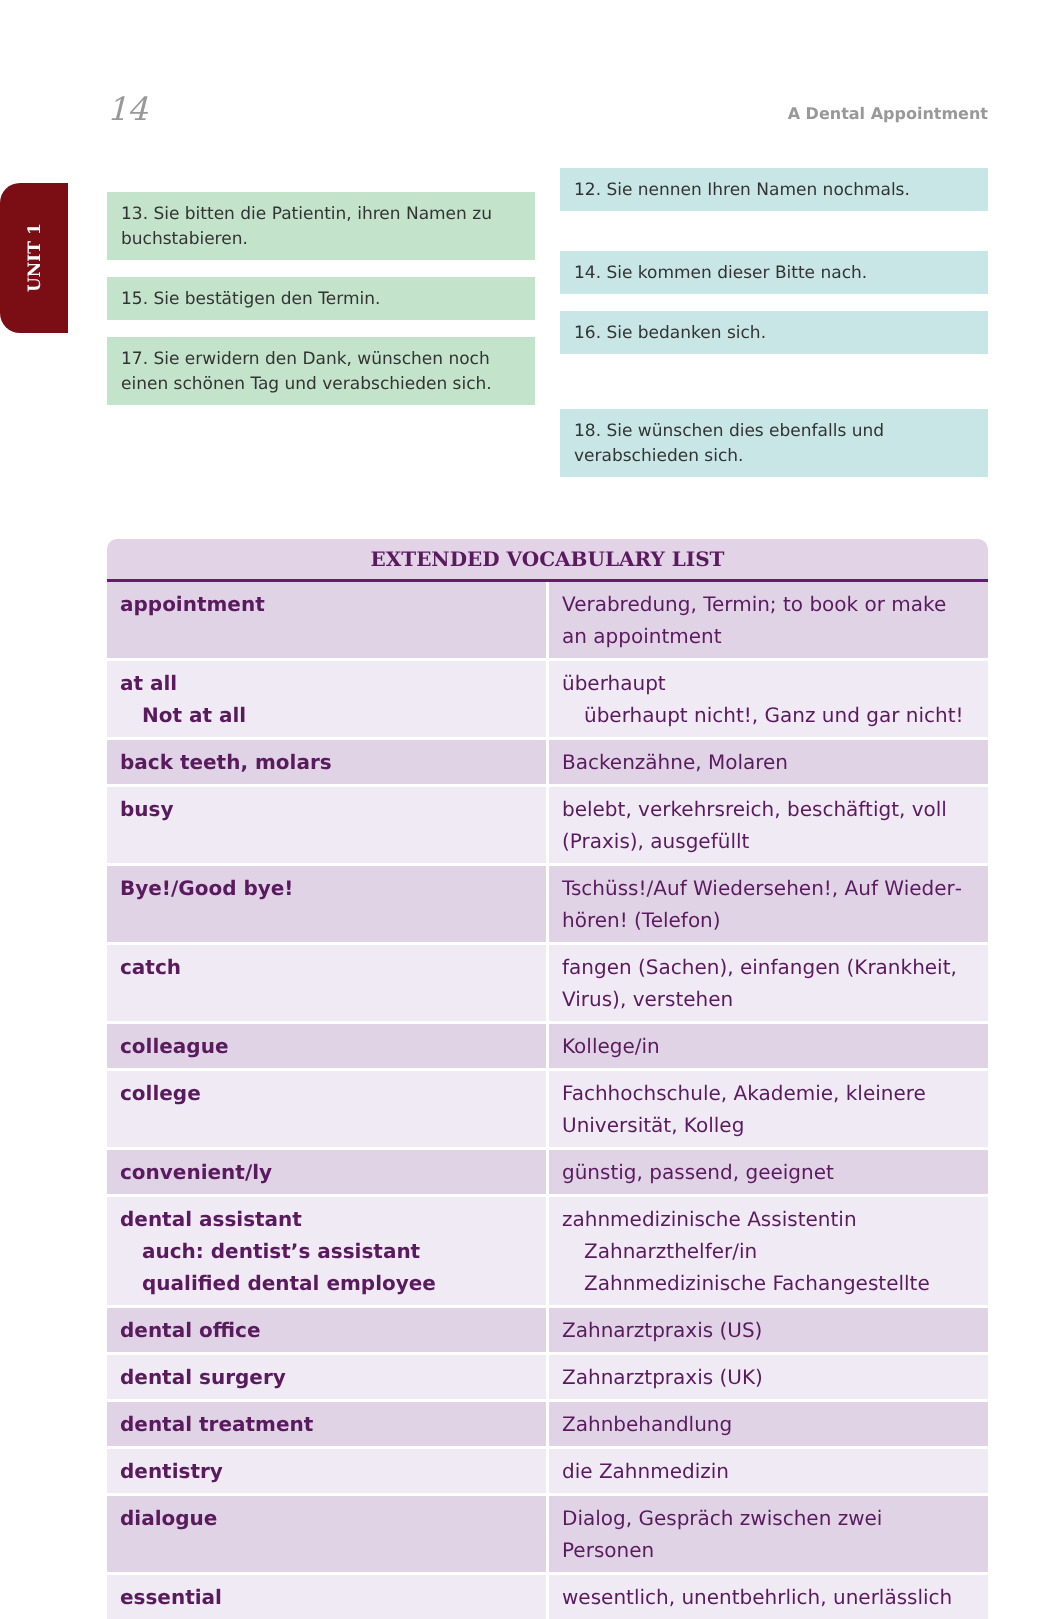14 A Dental Appointment
UNIT 1
13. Sie bitten die Patientin, ihren Namen zu buchstabieren.
15. Sie bestätigen den Termin.
17. Sie erwidern den Dank, wünschen noch einen schönen Tag und verabschieden sich.
12. Sie nennen Ihren Namen nochmals.
14. Sie kommen dieser Bitte nach.
16. Sie bedanken sich.
18. Sie wünschen dies ebenfalls und verabschieden sich.
| EXTENDED VOCABULARY LIST | |
| --- | --- |
| appointment | Verabredung, Termin; to book or make an appointment |
| at all Not at all | überhaupt überhaupt nicht!, Ganz und gar nicht! |
| back teeth, molars | Backenzähne, Molaren |
| busy | belebt, verkehrsreich, beschäftigt, voll (Praxis), ausgefüllt |
| Bye!/Good bye! | Tschüss!/Auf Wiedersehen!, Auf Wieder­hören! (Telefon) |
| catch | fangen (Sachen), einfangen (Krankheit, Virus), verstehen |
| colleague | Kollege/in |
| college | Fachhochschule, Akademie, kleinere Universität, Kolleg |
| convenient/ly | günstig, passend, geeignet |
| dental assistant auch: dentist’s assistant qualified dental employee | zahnmedizinische Assistentin Zahnarzthelfer/in Zahnmedizinische Fachangestellte |
| dental office | Zahnarztpraxis (US) |
| dental surgery | Zahnarztpraxis (UK) |
| dental treatment | Zahnbehandlung |
| dentistry | die Zahnmedizin |
| dialogue | Dialog, Gespräch zwischen zwei Personen |
| essential | wesentlich, unentbehrlich, unerlässlich |